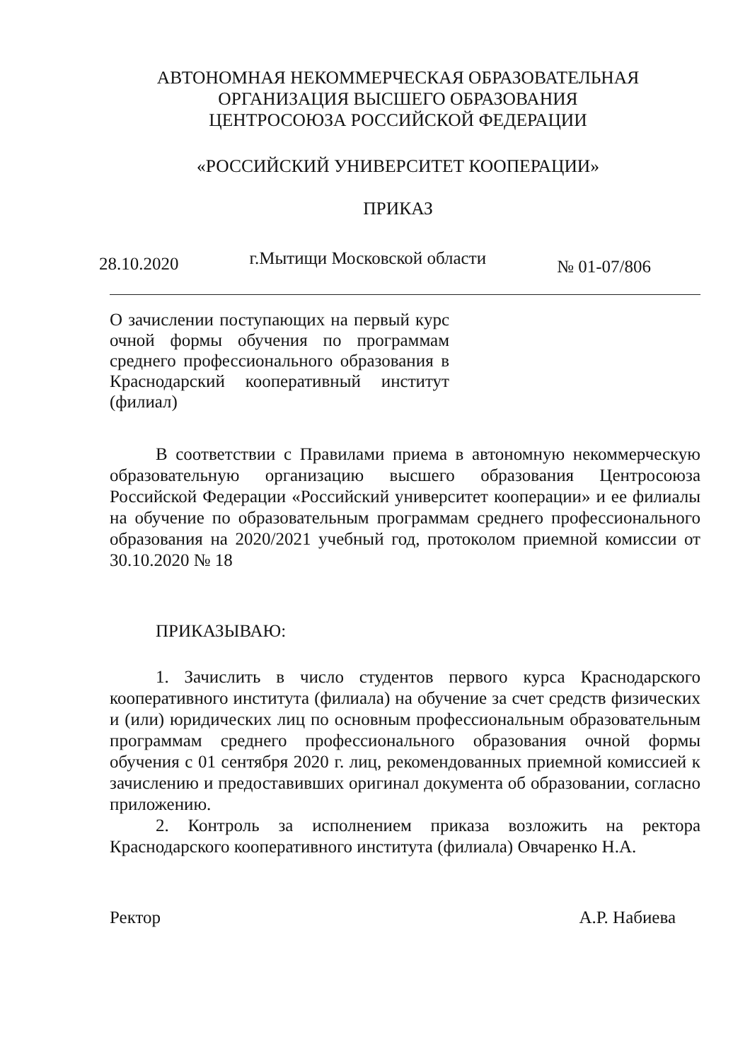АВТОНОМНАЯ НЕКОММЕРЧЕСКАЯ ОБРАЗОВАТЕЛЬНАЯ
ОРГАНИЗАЦИЯ ВЫСШЕГО ОБРАЗОВАНИЯ
ЦЕНТРОСОЮЗА РОССИЙСКОЙ ФЕДЕРАЦИИ
«РОССИЙСКИЙ УНИВЕРСИТЕТ КООПЕРАЦИИ»
ПРИКАЗ
28.10.2020 г.Мытищи Московской области № 01-07/806
О зачислении поступающих на первый курс очной формы обучения по программам среднего профессионального образования в Краснодарский кооперативный институт (филиал)
В соответствии с Правилами приема в автономную некоммерческую образовательную организацию высшего образования Центросоюза Российской Федерации «Российский университет кооперации» и ее филиалы на обучение по образовательным программам среднего профессионального образования на 2020/2021 учебный год, протоколом приемной комиссии от 30.10.2020 № 18
ПРИКАЗЫВАЮ:
1. Зачислить в число студентов первого курса Краснодарского кооперативного института (филиала) на обучение за счет средств физических и (или) юридических лиц по основным профессиональным образовательным программам среднего профессионального образования очной формы обучения с 01 сентября 2020 г. лиц, рекомендованных приемной комиссией к зачислению и предоставивших оригинал документа об образовании, согласно приложению.
2. Контроль за исполнением приказа возложить на ректора Краснодарского кооперативного института (филиала) Овчаренко Н.А.
Ректор А.Р. Набиева